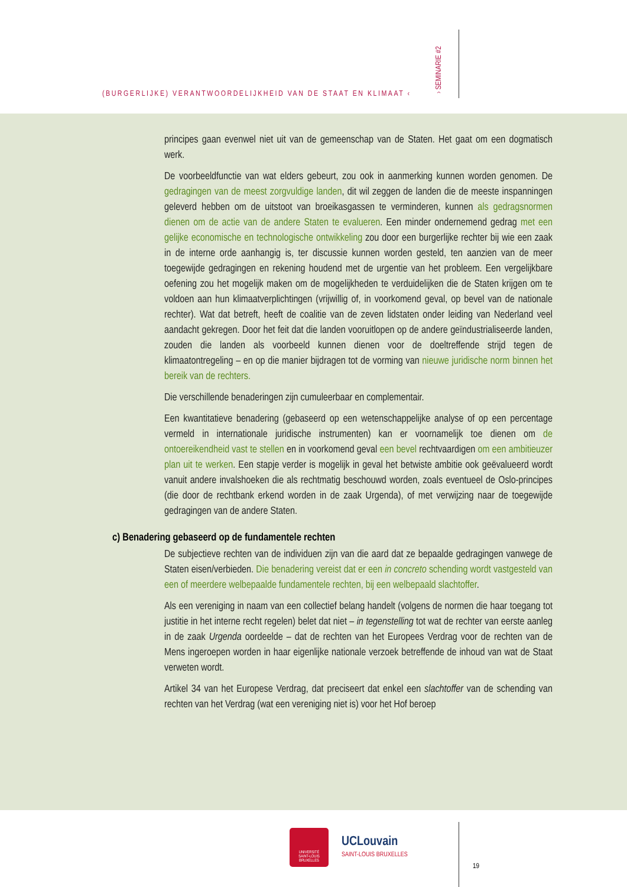(BURGERLIJKE) VERANTWOORDELIJKHEID VAN DE STAAT EN KLIMAAT ‹
› SEMINARIE #2
principes gaan evenwel niet uit van de gemeenschap van de Staten. Het gaat om een dogmatisch werk.
De voorbeeldfunctie van wat elders gebeurt, zou ook in aanmerking kunnen worden genomen. De gedragingen van de meest zorgvuldige landen, dit wil zeggen de landen die de meeste inspanningen geleverd hebben om de uitstoot van broeikasgassen te verminderen, kunnen als gedragsnormen dienen om de actie van de andere Staten te evalueren. Een minder ondernemend gedrag met een gelijke economische en technologische ontwikkeling zou door een burgerlijke rechter bij wie een zaak in de interne orde aanhangig is, ter discussie kunnen worden gesteld, ten aanzien van de meer toegewijde gedragingen en rekening houdend met de urgentie van het probleem. Een vergelijkbare oefening zou het mogelijk maken om de mogelijkheden te verduidelijken die de Staten krijgen om te voldoen aan hun klimaatverplichtingen (vrijwillig of, in voorkomend geval, op bevel van de nationale rechter). Wat dat betreft, heeft de coalitie van de zeven lidstaten onder leiding van Nederland veel aandacht gekregen. Door het feit dat die landen vooruitlopen op de andere geïndustrialiseerde landen, zouden die landen als voorbeeld kunnen dienen voor de doeltreffende strijd tegen de klimaatontregeling – en op die manier bijdragen tot de vorming van nieuwe juridische norm binnen het bereik van de rechters.
Die verschillende benaderingen zijn cumuleerbaar en complementair.
Een kwantitatieve benadering (gebaseerd op een wetenschappelijke analyse of op een percentage vermeld in internationale juridische instrumenten) kan er voornamelijk toe dienen om de ontoereikendheid vast te stellen en in voorkomend geval een bevel rechtvaardigen om een ambitieuzer plan uit te werken. Een stapje verder is mogelijk in geval het betwiste ambitie ook geëvalueerd wordt vanuit andere invalshoeken die als rechtmatig beschouwd worden, zoals eventueel de Oslo-principes (die door de rechtbank erkend worden in de zaak Urgenda), of met verwijzing naar de toegewijde gedragingen van de andere Staten.
c) Benadering gebaseerd op de fundamentele rechten
De subjectieve rechten van de individuen zijn van die aard dat ze bepaalde gedragingen vanwege de Staten eisen/verbieden. Die benadering vereist dat er een in concreto schending wordt vastgesteld van een of meerdere welbepaalde fundamentele rechten, bij een welbepaald slachtoffer.
Als een vereniging in naam van een collectief belang handelt (volgens de normen die haar toegang tot justitie in het interne recht regelen) belet dat niet – in tegenstelling tot wat de rechter van eerste aanleg in de zaak Urgenda oordeelde – dat de rechten van het Europees Verdrag voor de rechten van de Mens ingeroepen worden in haar eigenlijke nationale verzoek betreffende de inhoud van wat de Staat verweten wordt.
Artikel 34 van het Europese Verdrag, dat preciseert dat enkel een slachtoffer van de schending van rechten van het Verdrag (wat een vereniging niet is) voor het Hof beroep
UNIVERSITÉ
SAINT-LOUIS
BRUXELLES
UCLouvain
SAINT-LOUIS BRUXELLES
19